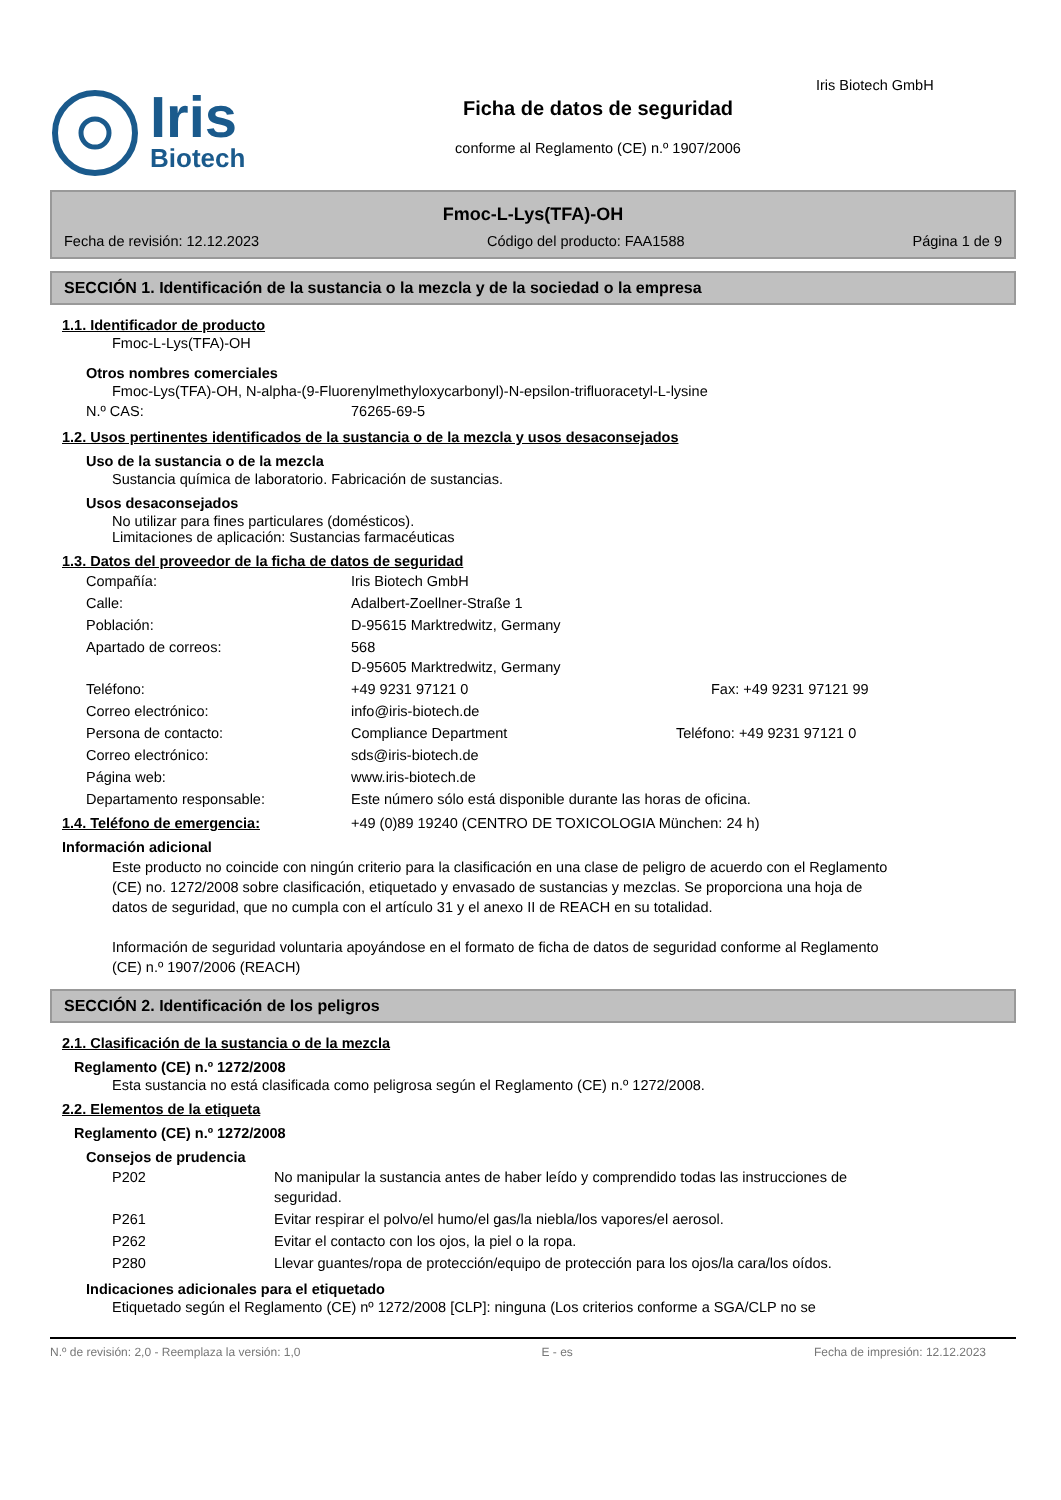Iris
Biotech
Ficha de datos de seguridad
conforme al Reglamento (CE) n.º 1907/2006
Iris Biotech GmbH
Fmoc-L-Lys(TFA)-OH
Fecha de revisión: 12.12.2023 Código del producto: FAA1588 Página 1 de 9
SECCIÓN 1. Identificación de la sustancia o la mezcla y de la sociedad o la empresa
1.1. Identificador de producto
Fmoc-L-Lys(TFA)-OH
Otros nombres comerciales
Fmoc-Lys(TFA)-OH, N-alpha-(9-Fluorenylmethyloxycarbonyl)-N-epsilon-trifluoracetyl-L-lysine
N.º CAS: 76265-69-5
1.2. Usos pertinentes identificados de la sustancia o de la mezcla y usos desaconsejados
Uso de la sustancia o de la mezcla
Sustancia química de laboratorio. Fabricación de sustancias.
Usos desaconsejados
No utilizar para fines particulares (domésticos).
Limitaciones de aplicación: Sustancias farmacéuticas
1.3. Datos del proveedor de la ficha de datos de seguridad
Compañía: Iris Biotech GmbH
Calle: Adalbert-Zoellner-Straße 1
Población: D-95615 Marktredwitz, Germany
Apartado de correos: 568
D-95605 Marktredwitz, Germany
Teléfono: +49 9231 97121 0 Fax: +49 9231 97121 99
Correo electrónico: info@iris-biotech.de
Persona de contacto: Compliance Department Teléfono: +49 9231 97121 0
Correo electrónico: sds@iris-biotech.de
Página web: www.iris-biotech.de
Departamento responsable: Este número sólo está disponible durante las horas de oficina.
1.4. Teléfono de emergencia: +49 (0)89 19240 (CENTRO DE TOXICOLOGIA München: 24 h)
Información adicional
Este producto no coincide con ningún criterio para la clasificación en una clase de peligro de acuerdo con el Reglamento (CE) no. 1272/2008 sobre clasificación, etiquetado y envasado de sustancias y mezclas. Se proporciona una hoja de datos de seguridad, que no cumpla con el artículo 31 y el anexo II de REACH en su totalidad.
Información de seguridad voluntaria apoyándose en el formato de ficha de datos de seguridad conforme al Reglamento (CE) n.º 1907/2006 (REACH)
SECCIÓN 2. Identificación de los peligros
2.1. Clasificación de la sustancia o de la mezcla
Reglamento (CE) n.º 1272/2008
Esta sustancia no está clasificada como peligrosa según el Reglamento (CE) n.º 1272/2008.
2.2. Elementos de la etiqueta
Reglamento (CE) n.º 1272/2008
Consejos de prudencia
P202 No manipular la sustancia antes de haber leído y comprendido todas las instrucciones de seguridad.
P261 Evitar respirar el polvo/el humo/el gas/la niebla/los vapores/el aerosol.
P262 Evitar el contacto con los ojos, la piel o la ropa.
P280 Llevar guantes/ropa de protección/equipo de protección para los ojos/la cara/los oídos.
Indicaciones adicionales para el etiquetado
Etiquetado según el Reglamento (CE) nº 1272/2008 [CLP]: ninguna (Los criterios conforme a SGA/CLP no se
N.º de revisión: 2,0 - Reemplaza la versión: 1,0 E - es Fecha de impresión: 12.12.2023